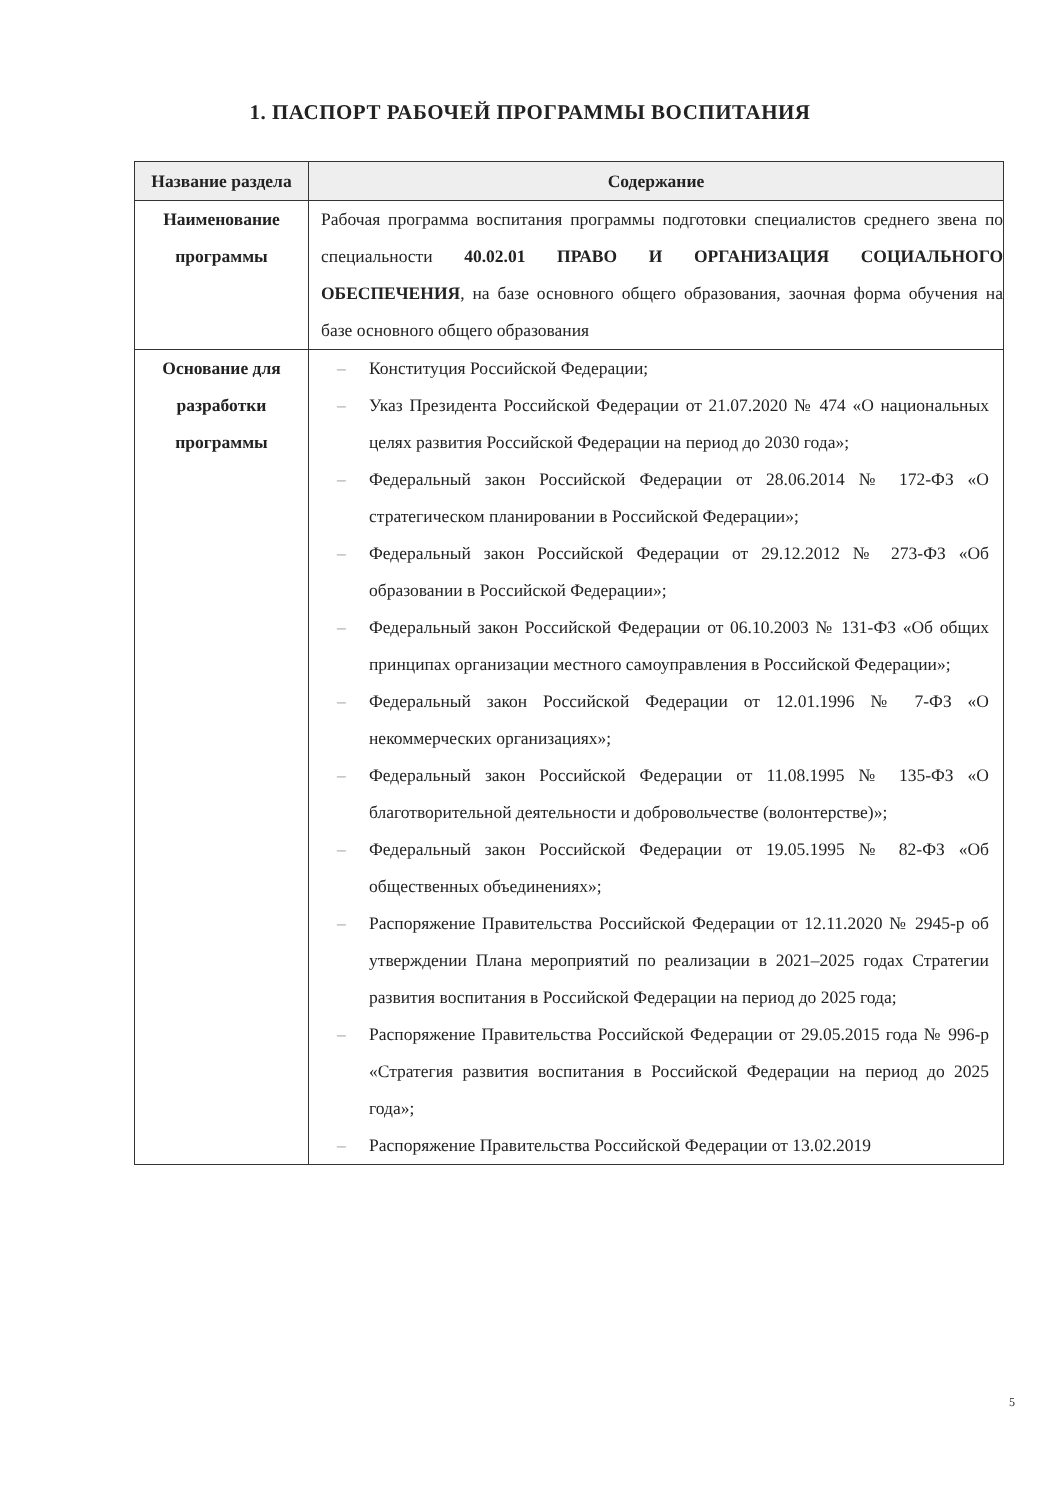1. ПАСПОРТ РАБОЧЕЙ ПРОГРАММЫ ВОСПИТАНИЯ
| Название раздела | Содержание |
| --- | --- |
| Наименование программы | Рабочая программа воспитания программы подготовки специалистов среднего звена по специальности 40.02.01 ПРАВО И ОРГАНИЗАЦИЯ СОЦИАЛЬНОГО ОБЕСПЕЧЕНИЯ , на базе основного общего образования, заочная форма обучения на базе основного общего образования |
| Основание для разработки программы | – Конституция Российской Федерации; – Указ Президента Российской Федерации от 21.07.2020 № 474 «О национальных целях развития Российской Федерации на период до 2030 года»; – Федеральный закон Российской Федерации от 28.06.2014 № 172-ФЗ «О стратегическом планировании в Российской Федерации»; – Федеральный закон Российской Федерации от 29.12.2012 № 273-ФЗ «Об образовании в Российской Федерации»; – Федеральный закон Российской Федерации от 06.10.2003 № 131-ФЗ «Об общих принципах организации местного самоуправления в Российской Федерации»; – Федеральный закон Российской Федерации от 12.01.1996 № 7-ФЗ «О некоммерческих организациях»; – Федеральный закон Российской Федерации от 11.08.1995 № 135-ФЗ «О благотворительной деятельности и добровольчестве (волонтерстве)»; – Федеральный закон Российской Федерации от 19.05.1995 № 82-ФЗ «Об общественных объединениях»; – Распоряжение Правительства Российской Федерации от 12.11.2020 № 2945-р об утверждении Плана мероприятий по реализации в 2021–2025 годах Стратегии развития воспитания в Российской Федерации на период до 2025 года; – Распоряжение Правительства Российской Федерации от 29.05.2015 года № 996-р «Стратегия развития воспитания в Российской Федерации на период до 2025 года»; – Распоряжение Правительства Российской Федерации от 13.02.2019 |
5